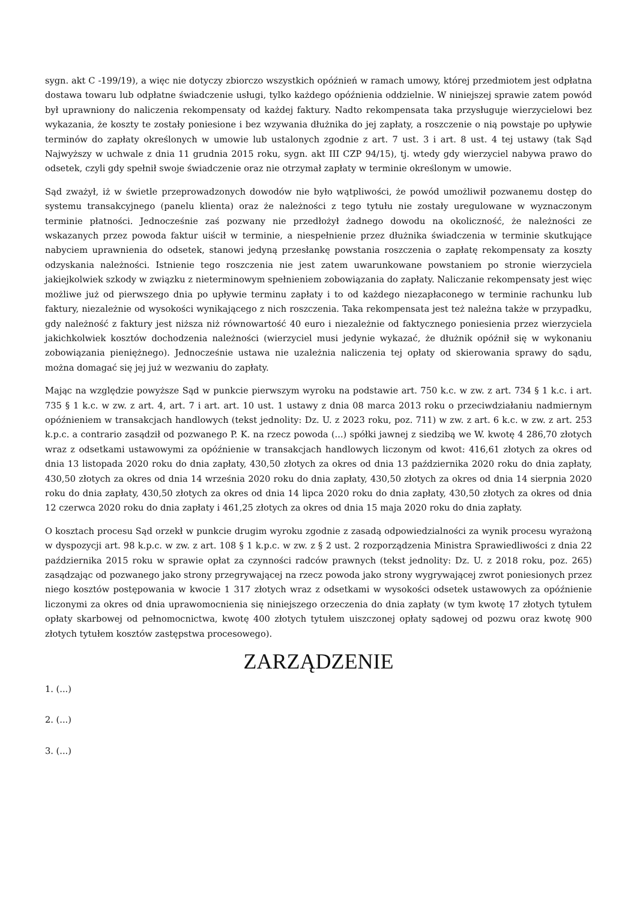sygn. akt C -199/19), a więc nie dotyczy zbiorczo wszystkich opóźnień w ramach umowy, której przedmiotem jest odpłatna dostawa towaru lub odpłatne świadczenie usługi, tylko każdego opóźnienia oddzielnie. W niniejszej sprawie zatem powód był uprawniony do naliczenia rekompensaty od każdej faktury. Nadto rekompensata taka przysługuje wierzycielowi bez wykazania, że koszty te zostały poniesione i bez wzywania dłużnika do jej zapłaty, a roszczenie o nią powstaje po upływie terminów do zapłaty określonych w umowie lub ustalonych zgodnie z art. 7 ust. 3 i art. 8 ust. 4 tej ustawy (tak Sąd Najwyższy w uchwale z dnia 11 grudnia 2015 roku, sygn. akt III CZP 94/15), tj. wtedy gdy wierzyciel nabywa prawo do odsetek, czyli gdy spełnił swoje świadczenie oraz nie otrzymał zapłaty w terminie określonym w umowie.
Sąd zważył, iż w świetle przeprowadzonych dowodów nie było wątpliwości, że powód umożliwił pozwanemu dostęp do systemu transakcyjnego (panelu klienta) oraz że należności z tego tytułu nie zostały uregulowane w wyznaczonym terminie płatności. Jednocześnie zaś pozwany nie przedłożył żadnego dowodu na okoliczność, że należności ze wskazanych przez powoda faktur uiścił w terminie, a niespełnienie przez dłużnika świadczenia w terminie skutkujące nabyciem uprawnienia do odsetek, stanowi jedyną przesłankę powstania roszczenia o zapłatę rekompensaty za koszty odzyskania należności. Istnienie tego roszczenia nie jest zatem uwarunkowane powstaniem po stronie wierzyciela jakiejkolwiek szkody w związku z nieterminowym spełnieniem zobowiązania do zapłaty. Naliczanie rekompensaty jest więc możliwe już od pierwszego dnia po upływie terminu zapłaty i to od każdego niezapłaconego w terminie rachunku lub faktury, niezależnie od wysokości wynikającego z nich roszczenia. Taka rekompensata jest też należna także w przypadku, gdy należność z faktury jest niższa niż równowartość 40 euro i niezależnie od faktycznego poniesienia przez wierzyciela jakichkolwiek kosztów dochodzenia należności (wierzyciel musi jedynie wykazać, że dłużnik opóźnił się w wykonaniu zobowiązania pieniężnego). Jednocześnie ustawa nie uzależnia naliczenia tej opłaty od skierowania sprawy do sądu, można domagać się jej już w wezwaniu do zapłaty.
Mając na względzie powyższe Sąd w punkcie pierwszym wyroku na podstawie art. 750 k.c. w zw. z art. 734 § 1 k.c. i art. 735 § 1 k.c. w zw. z art. 4, art. 7 i art. art. 10 ust. 1 ustawy z dnia 08 marca 2013 roku o przeciwdziałaniu nadmiernym opóźnieniem w transakcjach handlowych (tekst jednolity: Dz. U. z 2023 roku, poz. 711) w zw. z art. 6 k.c. w zw. z art. 253 k.p.c. a contrario zasądził od pozwanego P. K. na rzecz powoda (...) spółki jawnej z siedzibą we W. kwotę 4 286,70 złotych wraz z odsetkami ustawowymi za opóźnienie w transakcjach handlowych liczonym od kwot: 416,61 złotych za okres od dnia 13 listopada 2020 roku do dnia zapłaty, 430,50 złotych za okres od dnia 13 października 2020 roku do dnia zapłaty, 430,50 złotych za okres od dnia 14 września 2020 roku do dnia zapłaty, 430,50 złotych za okres od dnia 14 sierpnia 2020 roku do dnia zapłaty, 430,50 złotych za okres od dnia 14 lipca 2020 roku do dnia zapłaty, 430,50 złotych za okres od dnia 12 czerwca 2020 roku do dnia zapłaty i 461,25 złotych za okres od dnia 15 maja 2020 roku do dnia zapłaty.
O kosztach procesu Sąd orzekł w punkcie drugim wyroku zgodnie z zasadą odpowiedzialności za wynik procesu wyrażoną w dyspozycji art. 98 k.p.c. w zw. z art. 108 § 1 k.p.c. w zw. z § 2 ust. 2 rozporządzenia Ministra Sprawiedliwości z dnia 22 października 2015 roku w sprawie opłat za czynności radców prawnych (tekst jednolity: Dz. U. z 2018 roku, poz. 265) zasądzając od pozwanego jako strony przegrywającej na rzecz powoda jako strony wygrywającej zwrot poniesionych przez niego kosztów postępowania w kwocie 1 317 złotych wraz z odsetkami w wysokości odsetek ustawowych za opóźnienie liczonymi za okres od dnia uprawomocnienia się niniejszego orzeczenia do dnia zapłaty (w tym kwotę 17 złotych tytułem opłaty skarbowej od pełnomocnictwa, kwotę 400 złotych tytułem uiszczonej opłaty sądowej od pozwu oraz kwotę 900 złotych tytułem kosztów zastępstwa procesowego).
ZARZĄDZENIE
1. (...)
2. (...)
3. (...)